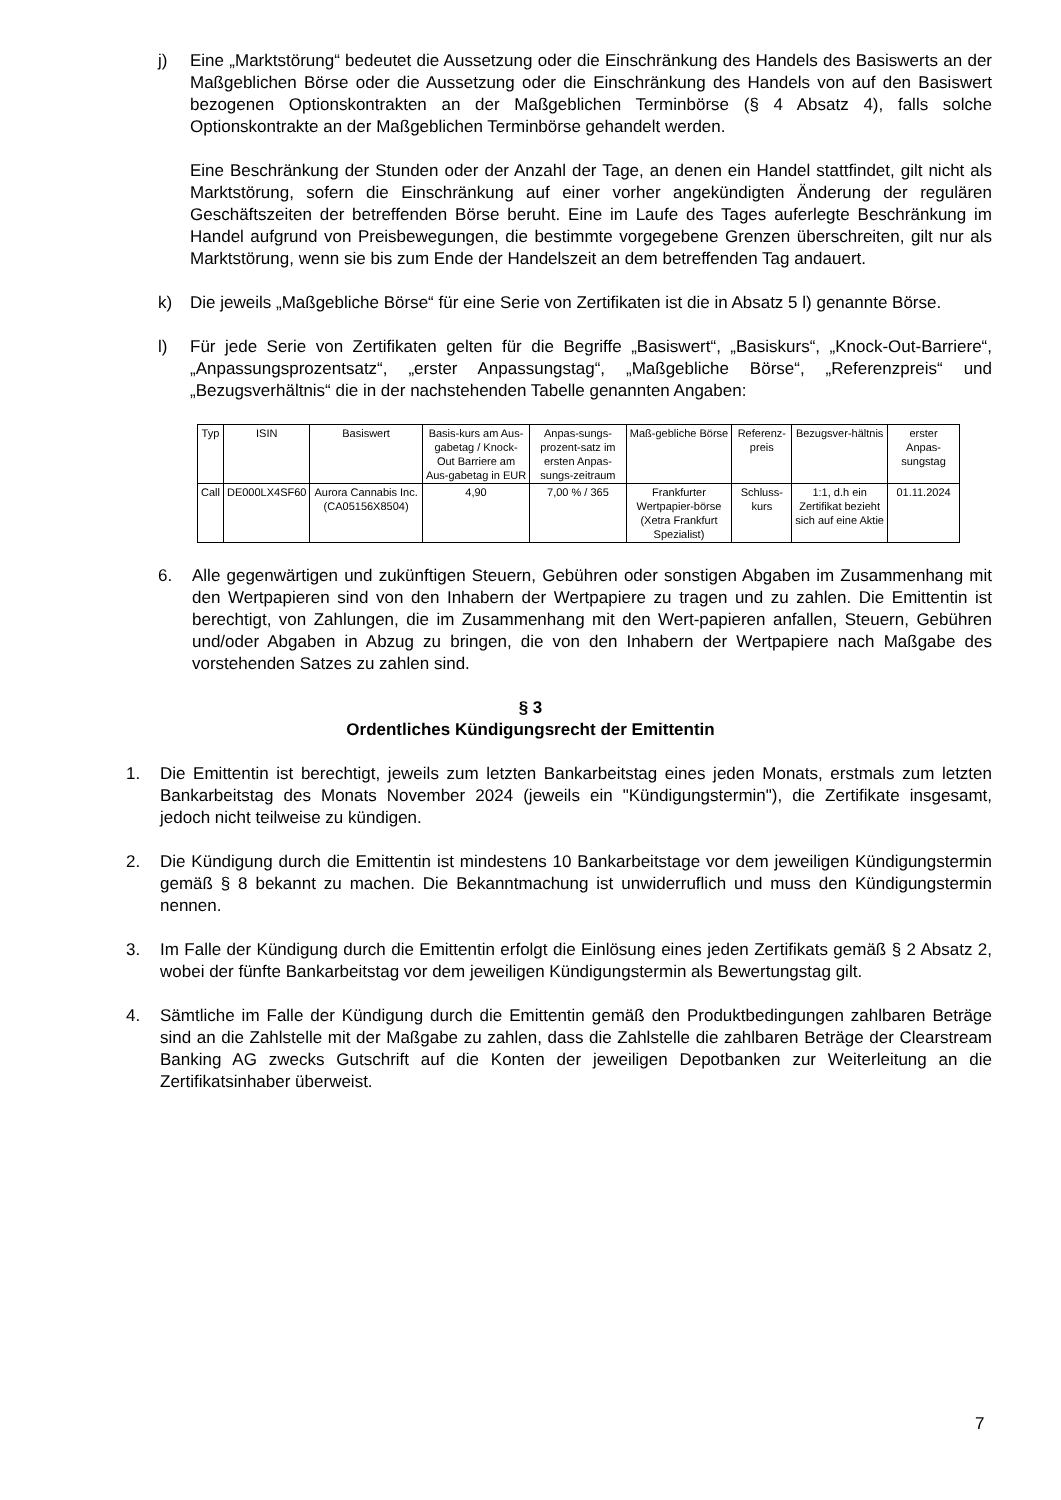j) Eine „Marktstörung“ bedeutet die Aussetzung oder die Einschränkung des Handels des Basiswerts an der Maßgeblichen Börse oder die Aussetzung oder die Einschränkung des Handels von auf den Basiswert bezogenen Optionskontrakten an der Maßgeblichen Terminbörse (§ 4 Absatz 4), falls solche Optionskontrakte an der Maßgeblichen Terminbörse gehandelt werden.
Eine Beschränkung der Stunden oder der Anzahl der Tage, an denen ein Handel stattfindet, gilt nicht als Marktstörung, sofern die Einschränkung auf einer vorher angekündigten Änderung der regulären Geschäftszeiten der betreffenden Börse beruht. Eine im Laufe des Tages auferlegte Beschränkung im Handel aufgrund von Preisbewegungen, die bestimmte vorgegebene Grenzen überschreiten, gilt nur als Marktstörung, wenn sie bis zum Ende der Handelszeit an dem betreffenden Tag andauert.
k) Die jeweils „Maßgebliche Börse“ für eine Serie von Zertifikaten ist die in Absatz 5 l) genannte Börse.
l) Für jede Serie von Zertifikaten gelten für die Begriffe „Basiswert“, „Basiskurs“, „Knock-Out-Barriere“, „Anpassungsprozentsatz“, „erster Anpassungstag“, „Maßgebliche Börse“, „Referenzpreis“ und „Bezugsverhältnis“ die in der nachstehenden Tabelle genannten Angaben:
| Typ | ISIN | Basiswert | Basis-kurs am Aus-gabetag / Knock-Out Barriere am Aus-gabetag in EUR | Anpas-sungs-prozent-satz im ersten Anpas-sungs-zeitraum | Maß-gebliche Börse | Referenz-preis | Bezugsver-hältnis | erster Anpas-sungstag |
| --- | --- | --- | --- | --- | --- | --- | --- | --- |
| Call | DE000LX4SF60 | Aurora Cannabis Inc. (CA05156X8504) | 4,90 | 7,00 % / 365 | Frankfurter Wertpapier-börse (Xetra Frankfurt Spezialist) | Schluss-kurs | 1:1, d.h ein Zertifikat bezieht sich auf eine Aktie | 01.11.2024 |
6. Alle gegenwärtigen und zukünftigen Steuern, Gebühren oder sonstigen Abgaben im Zusammenhang mit den Wertpapieren sind von den Inhabern der Wertpapiere zu tragen und zu zahlen. Die Emittentin ist berechtigt, von Zahlungen, die im Zusammenhang mit den Wert-papieren anfallen, Steuern, Gebühren und/oder Abgaben in Abzug zu bringen, die von den Inhabern der Wertpapiere nach Maßgabe des vorstehenden Satzes zu zahlen sind.
§ 3
Ordentliches Kündigungsrecht der Emittentin
1. Die Emittentin ist berechtigt, jeweils zum letzten Bankarbeitstag eines jeden Monats, erstmals zum letzten Bankarbeitstag des Monats November 2024 (jeweils ein "Kündigungstermin"), die Zertifikate insgesamt, jedoch nicht teilweise zu kündigen.
2. Die Kündigung durch die Emittentin ist mindestens 10 Bankarbeitstage vor dem jeweiligen Kündigungstermin gemäß § 8 bekannt zu machen. Die Bekanntmachung ist unwiderruflich und muss den Kündigungstermin nennen.
3. Im Falle der Kündigung durch die Emittentin erfolgt die Einlösung eines jeden Zertifikats gemäß § 2 Absatz 2, wobei der fünfte Bankarbeitstag vor dem jeweiligen Kündigungstermin als Bewertungstag gilt.
4. Sämtliche im Falle der Kündigung durch die Emittentin gemäß den Produktbedingungen zahlbaren Beträge sind an die Zahlstelle mit der Maßgabe zu zahlen, dass die Zahlstelle die zahlbaren Beträge der Clearstream Banking AG zwecks Gutschrift auf die Konten der jeweiligen Depotbanken zur Weiterleitung an die Zertifikatsinhaber überweist.
7